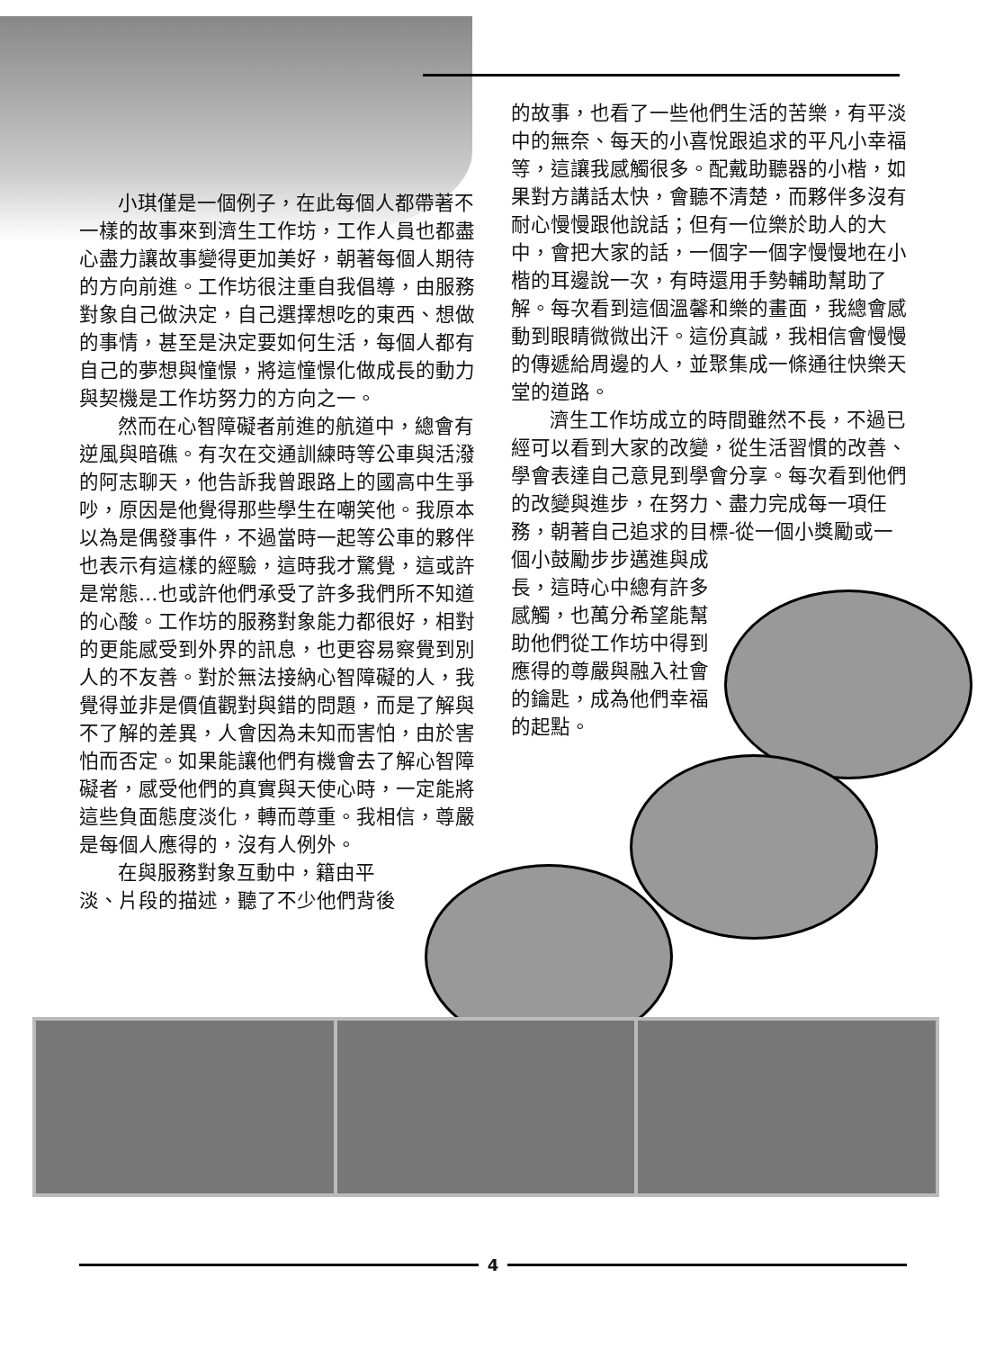小琪僅是一個例子，在此每個人都帶著不一樣的故事來到濟生工作坊，工作人員也都盡心盡力讓故事變得更加美好，朝著每個人期待的方向前進。工作坊很注重自我倡導，由服務對象自己做決定，自己選擇想吃的東西、想做的事情，甚至是決定要如何生活，每個人都有自己的夢想與憧憬，將這憧憬化做成長的動力與契機是工作坊努力的方向之一。
然而在心智障礙者前進的航道中，總會有逆風與暗礁。有次在交通訓練時等公車與活潑的阿志聊天，他告訴我曾跟路上的國高中生爭吵，原因是他覺得那些學生在嘲笑他。我原本以為是偶發事件，不過當時一起等公車的夥伴也表示有這樣的經驗，這時我才驚覺，這或許是常態…也或許他們承受了許多我們所不知道的心酸。工作坊的服務對象能力都很好，相對的更能感受到外界的訊息，也更容易察覺到別人的不友善。對於無法接納心智障礙的人，我覺得並非是價值觀對與錯的問題，而是了解與不了解的差異，人會因為未知而害怕，由於害怕而否定。如果能讓他們有機會去了解心智障礙者，感受他們的真實與天使心時，一定能將這些負面態度淡化，轉而尊重。我相信，尊嚴是每個人應得的，沒有人例外。
在與服務對象互動中，籍由平淡、片段的描述，聽了不少他們背後
的故事，也看了一些他們生活的苦樂，有平淡中的無奈、每天的小喜悅跟追求的平凡小幸福等，這讓我感觸很多。配戴助聽器的小楷，如果對方講話太快，會聽不清楚，而夥伴多沒有耐心慢慢跟他說話；但有一位樂於助人的大中，會把大家的話，一個字一個字慢慢地在小楷的耳邊說一次，有時還用手勢輔助幫助了解。每次看到這個溫馨和樂的畫面，我總會感動到眼睛微微出汗。這份真誠，我相信會慢慢的傳遞給周邊的人，並聚集成一條通往快樂天堂的道路。
濟生工作坊成立的時間雖然不長，不過已經可以看到大家的改變，從生活習慣的改善、學會表達自己意見到學會分享。每次看到他們的改變與進步，在努力、盡力完成每一項任務，朝著自己追求的目標-從一個小獎勵或一個小鼓勵步步邁進與成
長，這時心中總有許多感觸，也萬分希望能幫助他們從工作坊中得到應得的尊嚴與融入社會的鑰匙，成為他們幸福的起點。
4